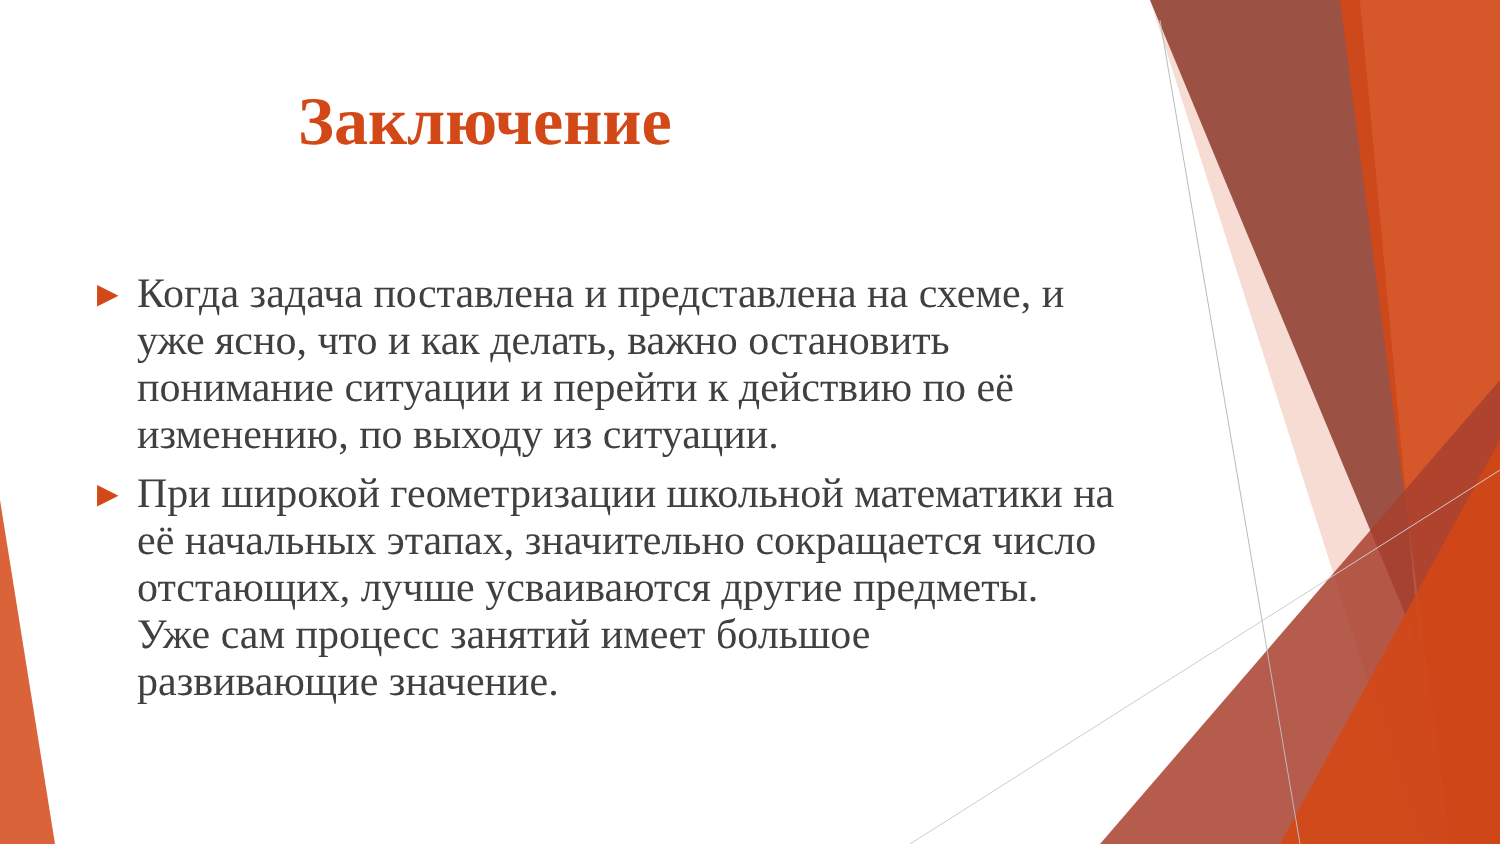Заключение
▶ Когда задача поставлена и представлена на схеме, и уже ясно, что и как делать, важно остановить понимание ситуации и перейти к действию по её изменению, по выходу из ситуации.
▶ При широкой геометризации школьной математики на её начальных этапах, значительно сокращается число отстающих, лучше усваиваются другие предметы. Уже сам процесс занятий имеет большое развивающие значение.